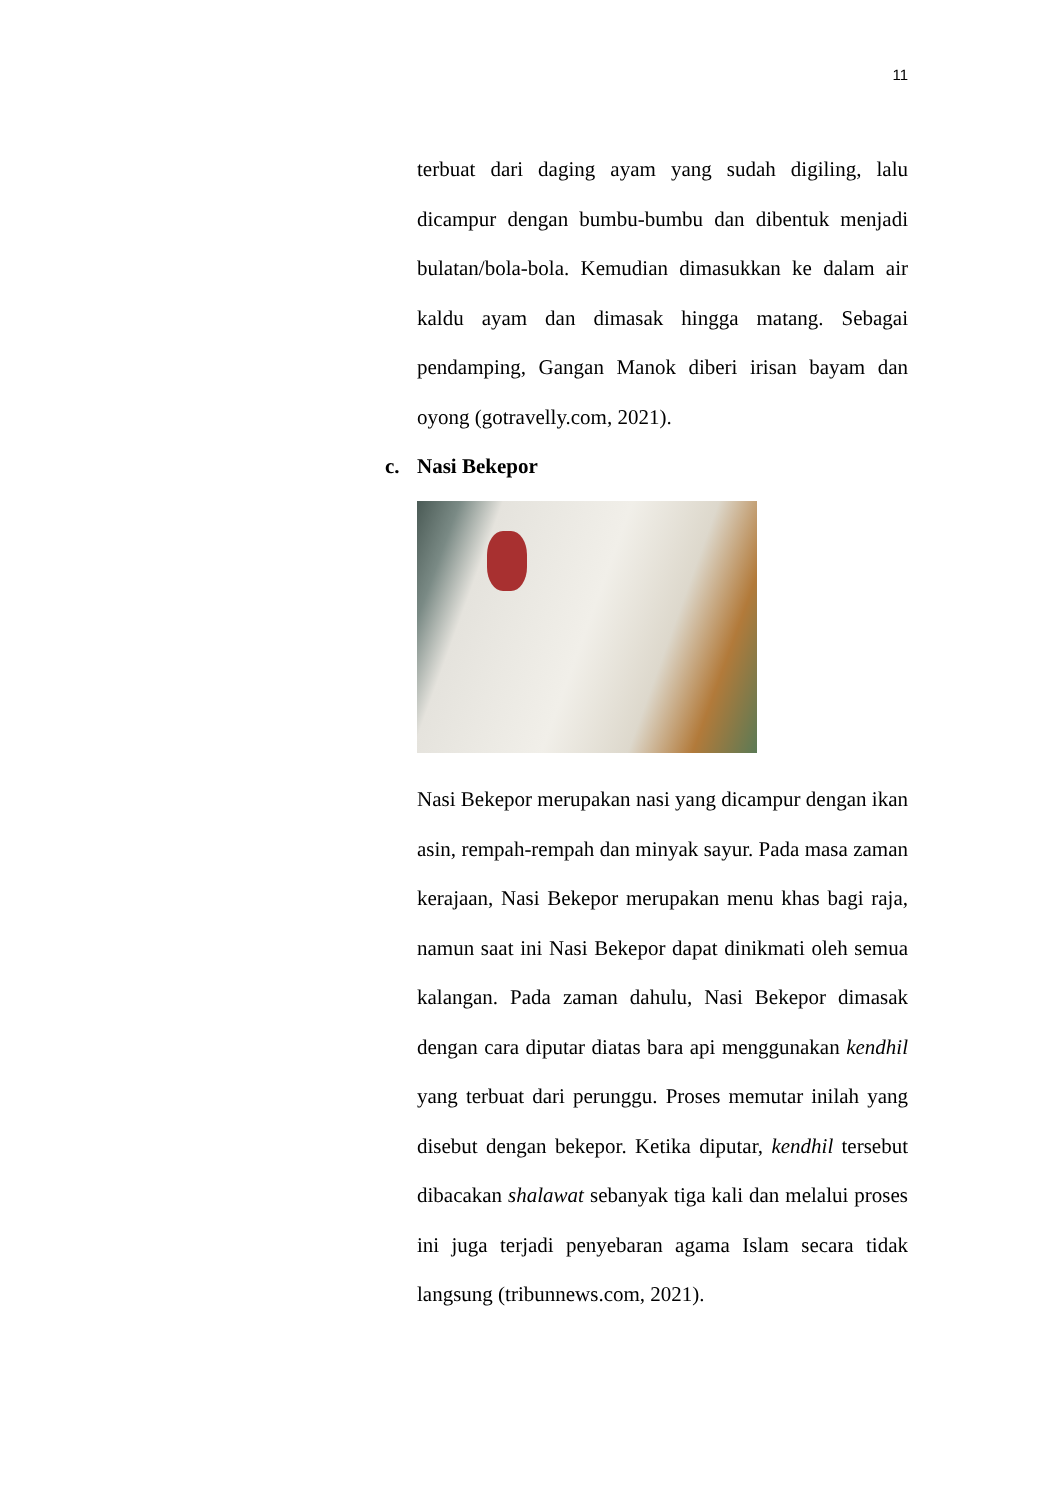11
terbuat dari daging ayam yang sudah digiling, lalu dicampur dengan bumbu-bumbu dan dibentuk menjadi bulatan/bola-bola. Kemudian dimasukkan ke dalam air kaldu ayam dan dimasak hingga matang. Sebagai pendamping, Gangan Manok diberi irisan bayam dan oyong (gotravelly.com, 2021).
c. Nasi Bekepor
Nasi Bekepor merupakan nasi yang dicampur dengan ikan asin, rempah-rempah dan minyak sayur. Pada masa zaman kerajaan, Nasi Bekepor merupakan menu khas bagi raja, namun saat ini Nasi Bekepor dapat dinikmati oleh semua kalangan. Pada zaman dahulu, Nasi Bekepor dimasak dengan cara diputar diatas bara api menggunakan kendhil yang terbuat dari perunggu. Proses memutar inilah yang disebut dengan bekepor. Ketika diputar, kendhil tersebut dibacakan shalawat sebanyak tiga kali dan melalui proses ini juga terjadi penyebaran agama Islam secara tidak langsung (tribunnews.com, 2021).